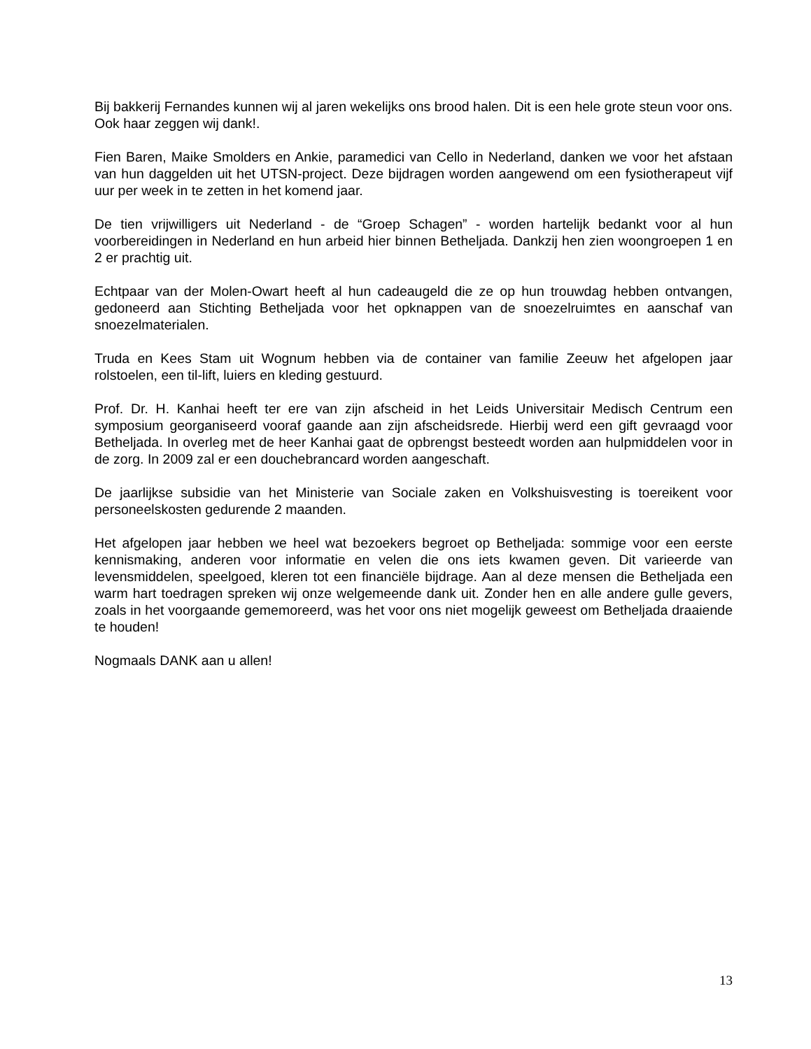Bij bakkerij Fernandes kunnen wij al jaren wekelijks ons brood halen. Dit is een hele grote steun voor ons. Ook haar zeggen wij dank!.
Fien Baren, Maike Smolders en Ankie, paramedici van Cello in Nederland, danken we voor het afstaan van hun daggelden uit het UTSN-project. Deze bijdragen worden aangewend om een fysiotherapeut vijf uur per week in te zetten in het komend jaar.
De tien vrijwilligers uit Nederland - de “Groep Schagen” - worden hartelijk bedankt voor al hun voorbereidingen in Nederland en hun arbeid hier binnen Betheljada. Dankzij hen zien woongroepen 1 en 2 er prachtig uit.
Echtpaar van der Molen-Owart heeft al hun cadeaugeld die ze op hun trouwdag hebben ontvangen, gedoneerd aan Stichting Betheljada voor het opknappen van de snoezelruimtes en aanschaf van snoezelmaterialen.
Truda en Kees Stam uit Wognum hebben via de container van familie Zeeuw het afgelopen jaar rolstoelen, een til-lift, luiers en kleding gestuurd.
Prof. Dr. H. Kanhai heeft ter ere van zijn afscheid in het Leids Universitair Medisch Centrum een symposium georganiseerd vooraf gaande aan zijn afscheidsrede. Hierbij werd een gift gevraagd voor Betheljada. In overleg met de heer Kanhai gaat de opbrengst besteedt worden aan hulpmiddelen voor in de zorg. In 2009 zal er een douchebrancard worden aangeschaft.
De jaarlijkse subsidie van het Ministerie van Sociale zaken en Volkshuisvesting is toereikent voor personeelskosten gedurende 2 maanden.
Het afgelopen jaar hebben we heel wat bezoekers begroet op Betheljada: sommige voor een eerste kennismaking, anderen voor informatie en velen die ons iets kwamen geven. Dit varieerde van levensmiddelen, speelgoed, kleren tot een financiële bijdrage. Aan al deze mensen die Betheljada een warm hart toedragen spreken wij onze welgemeende dank uit. Zonder hen en alle andere gulle gevers, zoals in het voorgaande gememoreerd, was het voor ons niet mogelijk geweest om Betheljada draaiende te houden!
Nogmaals DANK aan u allen!
13